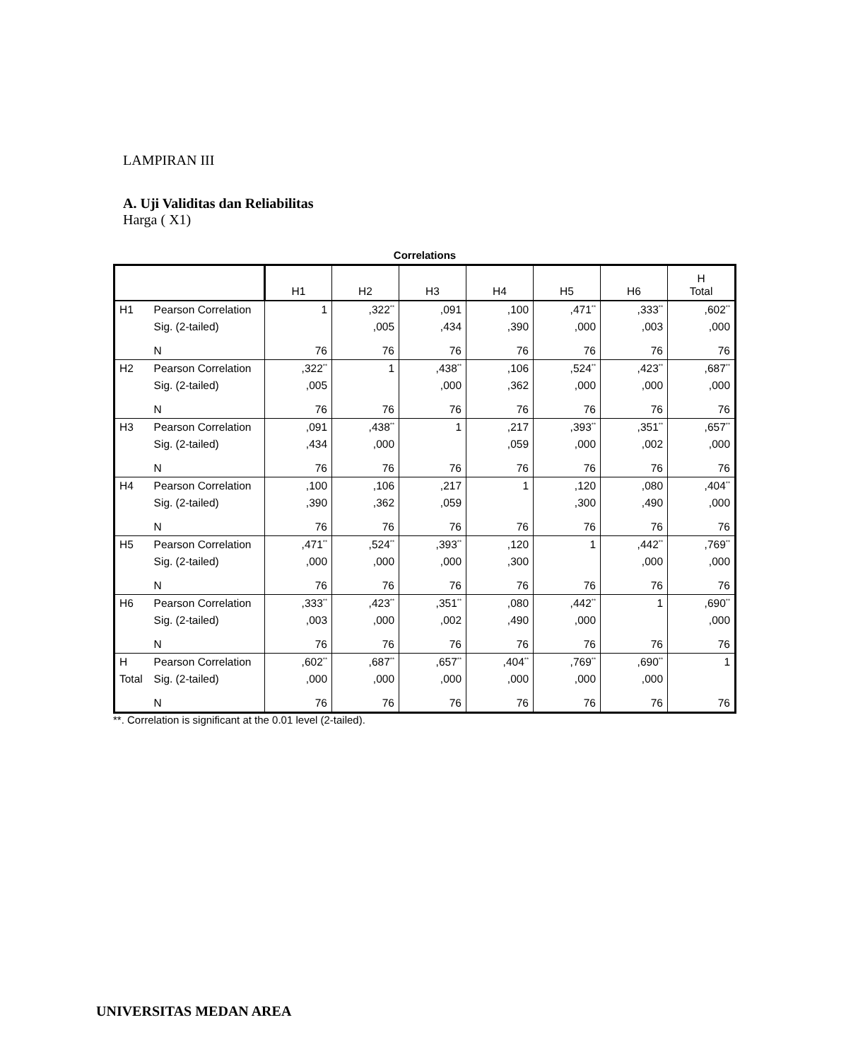LAMPIRAN III
A. Uji Validitas dan Reliabilitas
Harga ( X1)
Correlations
| | | H1 | H2 | H3 | H4 | H5 | H6 | H Total |
| --- | --- | --- | --- | --- | --- | --- | --- | --- |
| H1 | Pearson Correlation | 1 | ,322<sup>**</sup> | ,091 | ,100 | ,471<sup>**</sup> | ,333<sup>**</sup> | ,602<sup>**</sup> |
| | Sig. (2-tailed) | | ,005 | ,434 | ,390 | ,000 | ,003 | ,000 |
| | N | 76 | 76 | 76 | 76 | 76 | 76 | 76 |
| H2 | Pearson Correlation | ,322<sup>**</sup> | 1 | ,438<sup>**</sup> | ,106 | ,524<sup>**</sup> | ,423<sup>**</sup> | ,687<sup>**</sup> |
| | Sig. (2-tailed) | ,005 | | ,000 | ,362 | ,000 | ,000 | ,000 |
| | N | 76 | 76 | 76 | 76 | 76 | 76 | 76 |
| H3 | Pearson Correlation | ,091 | ,438<sup>**</sup> | 1 | ,217 | ,393<sup>**</sup> | ,351<sup>**</sup> | ,657<sup>**</sup> |
| | Sig. (2-tailed) | ,434 | ,000 | | ,059 | ,000 | ,002 | ,000 |
| | N | 76 | 76 | 76 | 76 | 76 | 76 | 76 |
| H4 | Pearson Correlation | ,100 | ,106 | ,217 | 1 | ,120 | ,080 | ,404<sup>**</sup> |
| | Sig. (2-tailed) | ,390 | ,362 | ,059 | | ,300 | ,490 | ,000 |
| | N | 76 | 76 | 76 | 76 | 76 | 76 | 76 |
| H5 | Pearson Correlation | ,471<sup>**</sup> | ,524<sup>**</sup> | ,393<sup>**</sup> | ,120 | 1 | ,442<sup>**</sup> | ,769<sup>**</sup> |
| | Sig. (2-tailed) | ,000 | ,000 | ,000 | ,300 | | ,000 | ,000 |
| | N | 76 | 76 | 76 | 76 | 76 | 76 | 76 |
| H6 | Pearson Correlation | ,333<sup>**</sup> | ,423<sup>**</sup> | ,351<sup>**</sup> | ,080 | ,442<sup>**</sup> | 1 | ,690<sup>**</sup> |
| | Sig. (2-tailed) | ,003 | ,000 | ,002 | ,490 | ,000 | | ,000 |
| | N | 76 | 76 | 76 | 76 | 76 | 76 | 76 |
| H | Pearson Correlation | ,602<sup>**</sup> | ,687<sup>**</sup> | ,657<sup>**</sup> | ,404<sup>**</sup> | ,769<sup>**</sup> | ,690<sup>**</sup> | 1 |
| Total | Sig. (2-tailed) | ,000 | ,000 | ,000 | ,000 | ,000 | ,000 | |
| | N | 76 | 76 | 76 | 76 | 76 | 76 | 76 |
**. Correlation is significant at the 0.01 level (2-tailed).
UNIVERSITAS MEDAN AREA